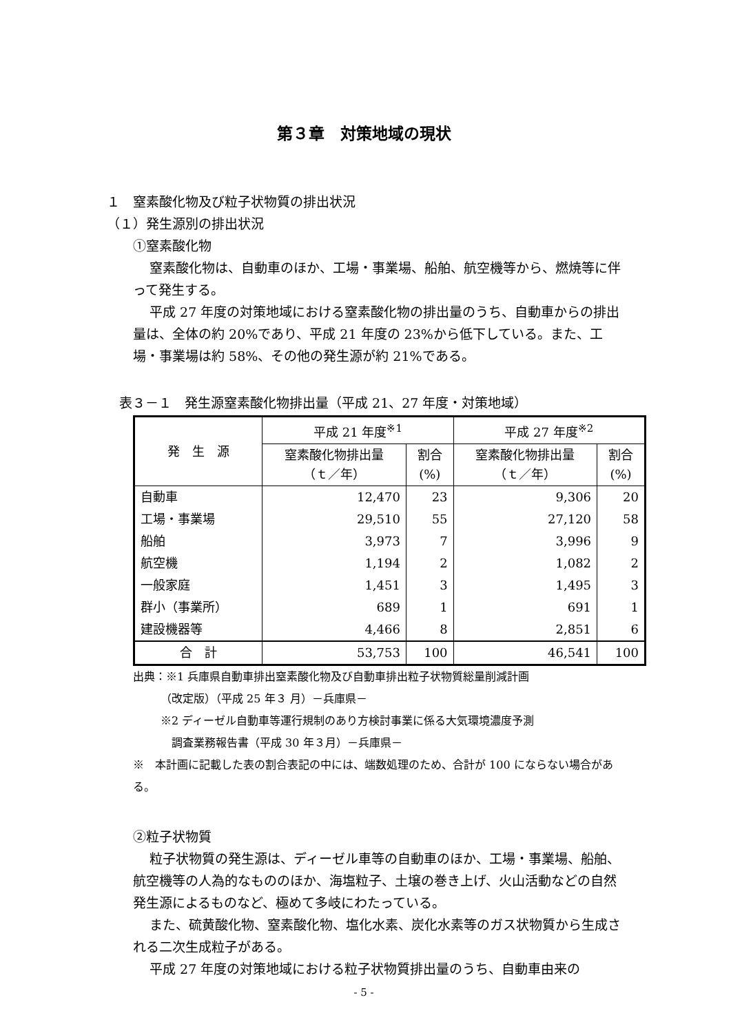第３章　対策地域の現状
１　窒素酸化物及び粒子状物質の排出状況
（１）発生源別の排出状況
①窒素酸化物
窒素酸化物は、自動車のほか、工場・事業場、船舶、航空機等から、燃焼等に伴って発生する。
平成 27 年度の対策地域における窒素酸化物の排出量のうち、自動車からの排出量は、全体の約 20%であり、平成 21 年度の 23%から低下している。また、工場・事業場は約 58%、その他の発生源が約 21%である。
表３－１　発生源窒素酸化物排出量（平成 21、27 年度・対策地域）
| 発 生 源 | 平成 21 年度<sup>※1</sup> | | 平成 27 年度<sup>※2</sup> | |
| --- | --- | --- | --- | --- |
| | 窒素酸化物排出量 （ｔ／年） | 割合 (%) | 窒素酸化物排出量 （ｔ／年） | 割合 (%) |
| 自動車 | 12,470 | 23 | 9,306 | 20 |
| 工場・事業場 | 29,510 | 55 | 27,120 | 58 |
| 船舶 | 3,973 | 7 | 3,996 | 9 |
| 航空機 | 1,194 | 2 | 1,082 | 2 |
| 一般家庭 | 1,451 | 3 | 1,495 | 3 |
| 群小（事業所） | 689 | 1 | 691 | 1 |
| 建設機器等 | 4,466 | 8 | 2,851 | 6 |
| 合 計 | 53,753 | 100 | 46,541 | 100 |
出典：※1 兵庫県自動車排出窒素酸化物及び自動車排出粒子状物質総量削減計画
　　　（改定版）（平成 25 年３ 月）－兵庫県－
※2 ディーゼル自動車等運行規制のあり方検討事業に係る大気環境濃度予測
　調査業務報告書（平成 30 年３月）－兵庫県－
※　本計画に記載した表の割合表記の中には、端数処理のため、合計が 100 にならない場合がある。
②粒子状物質
粒子状物質の発生源は、ディーゼル車等の自動車のほか、工場・事業場、船舶、航空機等の人為的なもののほか、海塩粒子、土壌の巻き上げ、火山活動などの自然発生源によるものなど、極めて多岐にわたっている。
また、硫黄酸化物、窒素酸化物、塩化水素、炭化水素等のガス状物質から生成される二次生成粒子がある。
平成 27 年度の対策地域における粒子状物質排出量のうち、自動車由来の
- 5 -